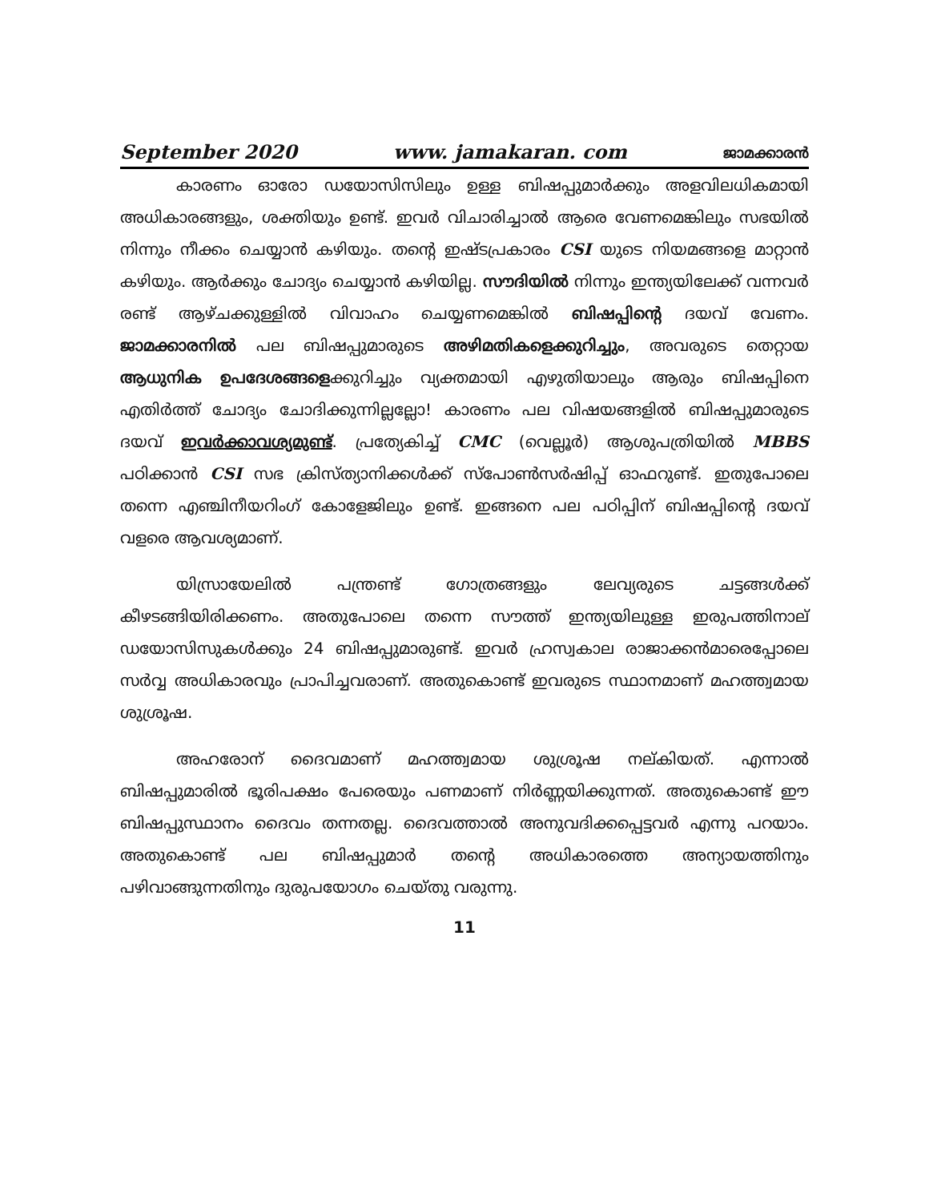September 2020 www. jamakaran. com ജാമക്കാരൻ
കാരണം ഓരോ ഡയോസിസിലും ഉള്ള ബിഷപ്പുമാർക്കും അളവിലധികമായി അധികാരങ്ങളും, ശക്തിയും ഉണ്ട്. ഇവർ വിചാരിച്ചാൽ ആരെ വേണമെങ്കിലും സഭയിൽ നിന്നും നീക്കം ചെയ്യാൻ കഴിയും. തന്റെ ഇഷ്ടപ്രകാരം CSI യുടെ നിയമങ്ങളെ മാറ്റാൻ കഴിയും. ആർക്കും ചോദ്യം ചെയ്യാൻ കഴിയില്ല. സൗദിയിൽ നിന്നും ഇന്ത്യയിലേക്ക് വന്നവർ രണ്ട് ആഴ്ചക്കുള്ളിൽ വിവാഹം ചെയ്യണമെങ്കിൽ ബിഷപ്പിന്റെ ദയവ് വേണം. ജാമക്കാരനിൽ പല ബിഷപ്പുമാരുടെ അഴിമതികളെക്കുറിച്ചും, അവരുടെ തെറ്റായ ആധുനിക ഉപദേശങ്ങളെക്കുറിച്ചും വ്യക്തമായി എഴുതിയാലും ആരും ബിഷപ്പിനെ എതിർത്ത് ചോദ്യം ചോദിക്കുന്നില്ലല്ലോ! കാരണം പല വിഷയങ്ങളിൽ ബിഷപ്പുമാരുടെ ദയവ് ഇവർക്കാവശ്യമുണ്ട്. പ്രത്യേകിച്ച് CMC (വെല്ലൂർ) ആശുപത്രിയിൽ MBBS പഠിക്കാൻ CSI സഭ ക്രിസ്ത്യാനിക്കൾക്ക് സ്പോൺസർഷിപ്പ് ഓഫറുണ്ട്. ഇതുപോലെ തന്നെ എഞ്ചിനീയറിംഗ് കോളേജിലും ഉണ്ട്. ഇങ്ങനെ പല പഠിപ്പിന് ബിഷപ്പിന്റെ ദയവ് വളരെ ആവശ്യമാണ്.
യിസ്രായേലിൽ പന്ത്രണ്ട് ഗോത്രങ്ങളും ലേവ്യരുടെ ചട്ടങ്ങൾക്ക് കീഴടങ്ങിയിരിക്കണം. അതുപോലെ തന്നെ സൗത്ത് ഇന്ത്യയിലുള്ള ഇരുപത്തിനാല് ഡയോസിസുകൾക്കും 24 ബിഷപ്പുമാരുണ്ട്. ഇവർ ഹ്രസ്വകാല രാജാക്കൻമാരെപ്പോലെ സർവ്വ അധികാരവും പ്രാപിച്ചവരാണ്. അതുകൊണ്ട് ഇവരുടെ സ്ഥാനമാണ് മഹത്ത്വമായ ശുശ്രൂഷ.
അഹരോന് ദൈവമാണ് മഹത്ത്വമായ ശുശ്രൂഷ നല്കിയത്. എന്നാൽ ബിഷപ്പുമാരിൽ ഭൂരിപക്ഷം പേരെയും പണമാണ് നിർണ്ണയിക്കുന്നത്. അതുകൊണ്ട് ഈ ബിഷപ്പുസ്ഥാനം ദൈവം തന്നതല്ല. ദൈവത്താൽ അനുവദിക്കപ്പെട്ടവർ എന്നു പറയാം. അതുകൊണ്ട് പല ബിഷപ്പുമാർ തന്റെ അധികാരത്തെ അന്യായത്തിനും പഴിവാങ്ങുന്നതിനും ദുരുപയോഗം ചെയ്തു വരുന്നു.
11